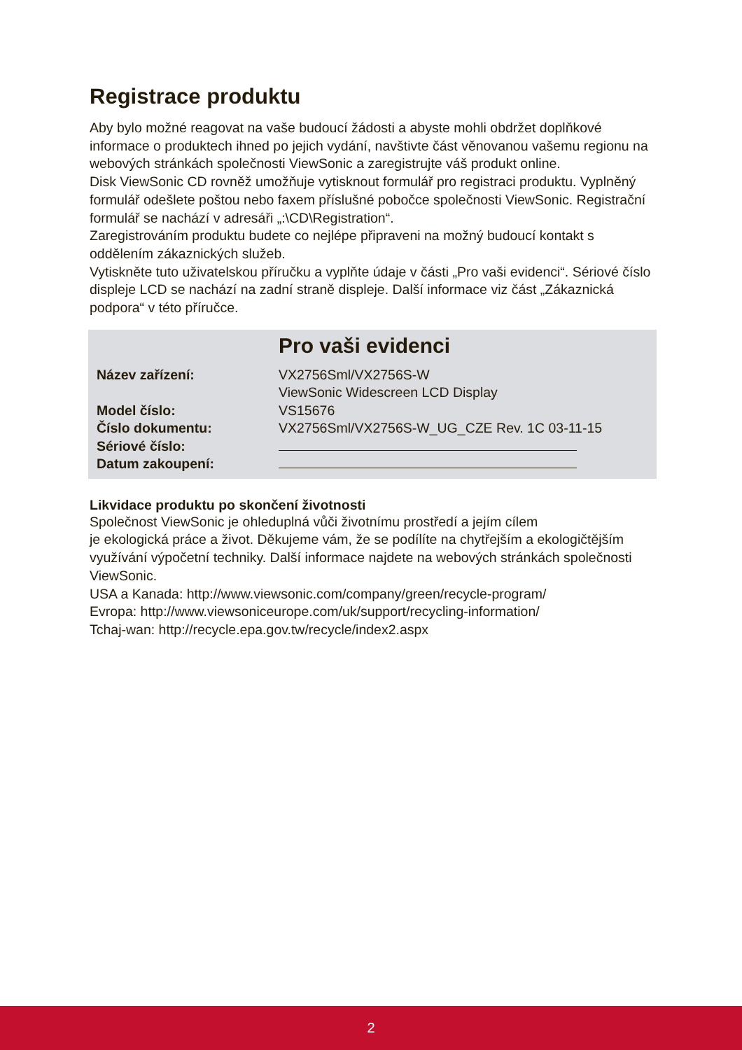Registrace produktu
Aby bylo možné reagovat na vaše budoucí žádosti a abyste mohli obdržet doplňkové informace o produktech ihned po jejich vydání, navštivte část věnovanou vašemu regionu na webových stránkách společnosti ViewSonic a zaregistrujte váš produkt online.
Disk ViewSonic CD rovněž umožňuje vytisknout formulář pro registraci produktu. Vyplněný formulář odešlete poštou nebo faxem příslušné pobočce společnosti ViewSonic. Registrační formulář se nachází v adresáři „:\CD\Registration“.
Zaregistrováním produktu budete co nejlépe připraveni na možný budoucí kontakt s oddělením zákaznických služeb.
Vytiskněte tuto uživatelskou příručku a vyplňte údaje v části „Pro vaši evidenci“. Sériové číslo displeje LCD se nachází na zadní straně displeje. Další informace viz část „Zákaznická podpora“ v této příručce.
Pro vaši evidenci
| Název zařízení: | VX2756Sml/VX2756S-W ViewSonic Widescreen LCD Display |
| Model číslo: | VS15676 |
| Číslo dokumentu: | VX2756Sml/VX2756S-W_UG_CZE Rev. 1C 03-11-15 |
| Sériové číslo: | |
| Datum zakoupení: | |
Likvidace produktu po skončení životnosti
Společnost ViewSonic je ohleduplná vůči životnímu prostředí a jejím cílem
je ekologická práce a život. Děkujeme vám, že se podílíte na chytřejším a ekologičtějším využívání výpočetní techniky. Další informace najdete na webových stránkách společnosti ViewSonic.
USA a Kanada: http://www.viewsonic.com/company/green/recycle-program/
Evropa: http://www.viewsoniceurope.com/uk/support/recycling-information/
Tchaj-wan: http://recycle.epa.gov.tw/recycle/index2.aspx
2